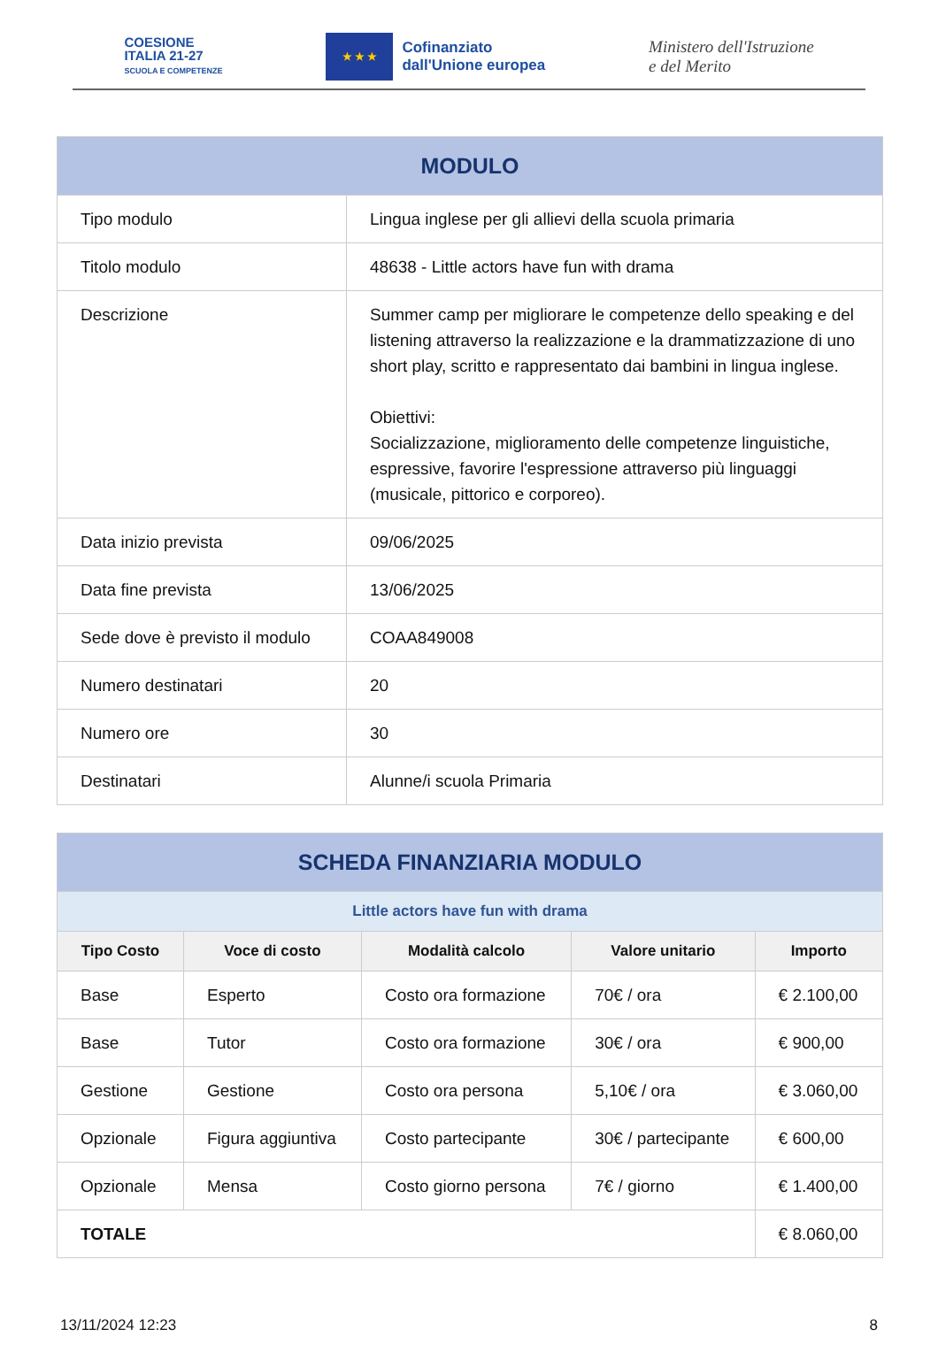COESIONE
ITALIA 21-27
SCUOLA E COMPETENZE
★ ★ ★
Cofinanziato
dall'Unione europea
Ministero dell'Istruzione
e del Merito
| MODULO | |
| --- | --- |
| Tipo modulo | Lingua inglese per gli allievi della scuola primaria |
| Titolo modulo | 48638 - Little actors have fun with drama |
| Descrizione | Summer camp per migliorare le competenze dello speaking e del listening attraverso la realizzazione e la drammatizzazione di uno short play, scritto e rappresentato dai bambini in lingua inglese. Obiettivi: Socializzazione, miglioramento delle competenze linguistiche, espressive, favorire l'espressione attraverso più linguaggi (musicale, pittorico e corporeo). |
| Data inizio prevista | 09/06/2025 |
| Data fine prevista | 13/06/2025 |
| Sede dove è previsto il modulo | COAA849008 |
| Numero destinatari | 20 |
| Numero ore | 30 |
| Destinatari | Alunne/i scuola Primaria |
| SCHEDA FINANZIARIA MODULO | | | | |
| --- | --- | --- | --- | --- |
| Little actors have fun with drama | | | | |
| Tipo Costo | Voce di costo | Modalità calcolo | Valore unitario | Importo |
| Base | Esperto | Costo ora formazione | 70€ / ora | € 2.100,00 |
| Base | Tutor | Costo ora formazione | 30€ / ora | € 900,00 |
| Gestione | Gestione | Costo ora persona | 5,10€ / ora | € 3.060,00 |
| Opzionale | Figura aggiuntiva | Costo partecipante | 30€ / partecipante | € 600,00 |
| Opzionale | Mensa | Costo giorno persona | 7€ / giorno | € 1.400,00 |
| TOTALE | | | | € 8.060,00 |
13/11/2024 12:23 8